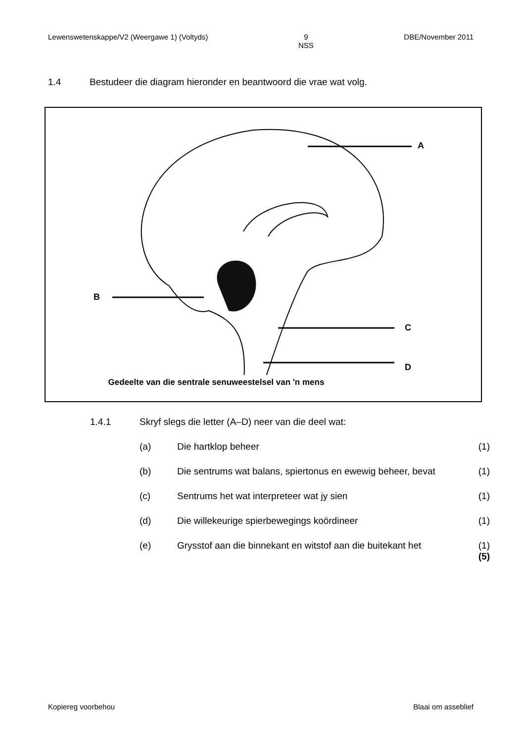Lewenswetenskappe/V2 (Weergawe 1) (Voltyds) 9
NSS DBE/November 2011
1.4 Bestudeer die diagram hieronder en beantwoord die vrae wat volg.
A
B
C
D
Gedeelte van die sentrale senuweestelsel van 'n mens
1.4.1 Skryf slegs die letter (A–D) neer van die deel wat:
(a) Die hartklop beheer (1)
(b) Die sentrums wat balans, spiertonus en ewewig beheer, bevat (1)
(c) Sentrums het wat interpreteer wat jy sien (1)
(d) Die willekeurige spierbewegings koördineer (1)
(e) Grysstof aan die binnekant en witstof aan die buitekant het (1)
(5)
Kopiereg voorbehou Blaai om asseblief